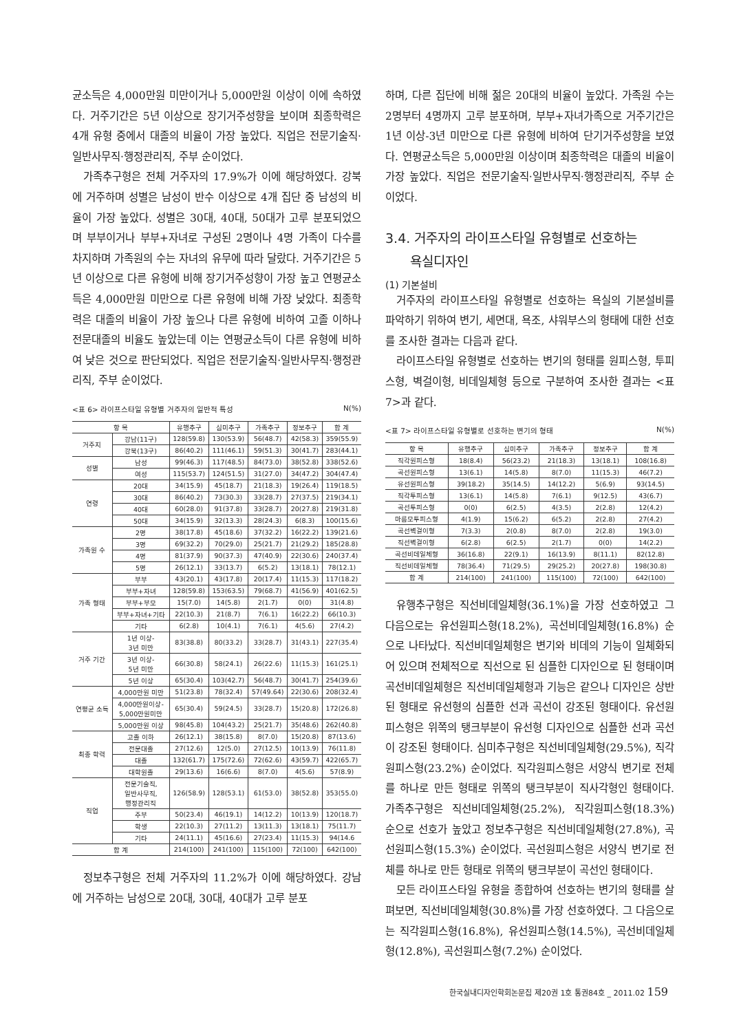균소득은 4,000만원 미만이거나 5,000만원 이상이 이에 속하였다. 거주기간은 5년 이상으로 장기거주성향을 보이며 최종학력은 4개 유형 중에서 대졸의 비율이 가장 높았다. 직업은 전문기술직·일반사무직·행정관리직, 주부 순이었다.
가족추구형은 전체 거주자의 17.9%가 이에 해당하였다. 강북에 거주하며 성별은 남성이 반수 이상으로 4개 집단 중 남성의 비율이 가장 높았다. 성별은 30대, 40대, 50대가 고루 분포되었으며 부부이거나 부부+자녀로 구성된 2명이나 4명 가족이 다수를 차지하며 가족원의 수는 자녀의 유무에 따라 달랐다. 거주기간은 5년 이상으로 다른 유형에 비해 장기거주성향이 가장 높고 연평균소득은 4,000만원 미만으로 다른 유형에 비해 가장 낮았다. 최종학력은 대졸의 비율이 가장 높으나 다른 유형에 비하여 고졸 이하나 전문대졸의 비율도 높았는데 이는 연평균소득이 다른 유형에 비하여 낮은 것으로 판단되었다. 직업은 전문기술직·일반사무직·행정관리직, 주부 순이었다.
<표 6> 라이프스타일 유형별 거주자의 일반적 특성 N(%)
| 항 목 | | 유행추구 | 심미추구 | 가족추구 | 정보추구 | 합 계 |
| --- | --- | --- | --- | --- | --- | --- |
| 거주지 | 강남(11구) | 128(59.8) | 130(53.9) | 56(48.7) | 42(58.3) | 359(55.9) |
| | 강북(13구) | 86(40.2) | 111(46.1) | 59(51.3) | 30(41.7) | 283(44.1) |
| 성별 | 남성 | 99(46.3) | 117(48.5) | 84(73.0) | 38(52.8) | 338(52.6) |
| | 여성 | 115(53.7) | 124(51.5) | 31(27.0) | 34(47.2) | 304(47.4) |
| 연령 | 20대 | 34(15.9) | 45(18.7) | 21(18.3) | 19(26.4) | 119(18.5) |
| | 30대 | 86(40.2) | 73(30.3) | 33(28.7) | 27(37.5) | 219(34.1) |
| | 40대 | 60(28.0) | 91(37.8) | 33(28.7) | 20(27.8) | 219(31.8) |
| | 50대 | 34(15.9) | 32(13.3) | 28(24.3) | 6(8.3) | 100(15.6) |
| 가족원 수 | 2명 | 38(17.8) | 45(18.6) | 37(32.2) | 16(22.2) | 139(21.6) |
| | 3명 | 69(32.2) | 70(29.0) | 25(21.7) | 21(29.2) | 185(28.8) |
| | 4명 | 81(37.9) | 90(37.3) | 47(40.9) | 22(30.6) | 240(37.4) |
| | 5명 | 26(12.1) | 33(13.7) | 6(5.2) | 13(18.1) | 78(12.1) |
| 가족 형태 | 부부 | 43(20.1) | 43(17.8) | 20(17.4) | 11(15.3) | 117(18.2) |
| | 부부+자녀 | 128(59.8) | 153(63.5) | 79(68.7) | 41(56.9) | 401(62.5) |
| | 부부+부모 | 15(7.0) | 14(5.8) | 2(1.7) | 0(0) | 31(4.8) |
| | 부부+자녀+기타 | 22(10.3) | 21(8.7) | 7(6.1) | 16(22.2) | 66(10.3) |
| | 기타 | 6(2.8) | 10(4.1) | 7(6.1) | 4(5.6) | 27(4.2) |
| 거주 기간 | 1년 이상- 3년 미만 | 83(38.8) | 80(33.2) | 33(28.7) | 31(43.1) | 227(35.4) |
| | 3년 이상- 5년 미만 | 66(30.8) | 58(24.1) | 26(22.6) | 11(15.3) | 161(25.1) |
| | 5년 이상 | 65(30.4) | 103(42.7) | 56(48.7) | 30(41.7) | 254(39.6) |
| 연평균 소득 | 4,000만원 미만 | 51(23.8) | 78(32.4) | 57(49.64) | 22(30.6) | 208(32.4) |
| | 4,000만원이상- 5,000만원미만 | 65(30.4) | 59(24.5) | 33(28.7) | 15(20.8) | 172(26.8) |
| | 5,000만원 이상 | 98(45.8) | 104(43.2) | 25(21.7) | 35(48.6) | 262(40.8) |
| 최종 학력 | 고졸 이하 | 26(12.1) | 38(15.8) | 8(7.0) | 15(20.8) | 87(13.6) |
| | 전문대졸 | 27(12.6) | 12(5.0) | 27(12.5) | 10(13.9) | 76(11.8) |
| | 대졸 | 132(61.7) | 175(72.6) | 72(62.6) | 43(59.7) | 422(65.7) |
| | 대학원졸 | 29(13.6) | 16(6.6) | 8(7.0) | 4(5.6) | 57(8.9) |
| 직업 | 전문기술직, 일반사무직, 행정관리직 | 126(58.9) | 128(53.1) | 61(53.0) | 38(52.8) | 353(55.0) |
| | 주부 | 50(23.4) | 46(19.1) | 14(12.2) | 10(13.9) | 120(18.7) |
| | 학생 | 22(10.3) | 27(11.2) | 13(11.3) | 13(18.1) | 75(11.7) |
| | 기타 | 24(11.1) | 45(16.6) | 27(23.4) | 11(15.3) | 94(14.6 |
| 합 계 | | 214(100) | 241(100) | 115(100) | 72(100) | 642(100) |
정보추구형은 전체 거주자의 11.2%가 이에 해당하였다. 강남에 거주하는 남성으로 20대, 30대, 40대가 고루 분포
하며, 다른 집단에 비해 젊은 20대의 비율이 높았다. 가족원 수는 2명부터 4명까지 고루 분포하며, 부부+자녀가족으로 거주기간은 1년 이상-3년 미만으로 다른 유형에 비하여 단기거주성향을 보였다. 연평균소득은 5,000만원 이상이며 최종학력은 대졸의 비율이 가장 높았다. 직업은 전문기술직·일반사무직·행정관리직, 주부 순이었다.
3.4. 거주자의 라이프스타일 유형별로 선호하는
욕실디자인
(1) 기본설비
거주자의 라이프스타일 유형별로 선호하는 욕실의 기본설비를 파악하기 위하여 변기, 세면대, 욕조, 샤워부스의 형태에 대한 선호를 조사한 결과는 다음과 같다.
라이프스타일 유형별로 선호하는 변기의 형태를 원피스형, 투피스형, 벽걸이형, 비데일체형 등으로 구분하여 조사한 결과는 <표 7>과 같다.
<표 7> 라이프스타일 유형별로 선호하는 변기의 형태 N(%)
| 항 목 | 유행추구 | 심미추구 | 가족추구 | 정보추구 | 합 계 |
| --- | --- | --- | --- | --- | --- |
| 직각원피스형 | 18(8.4) | 56(23.2) | 21(18.3) | 13(18.1) | 108(16.8) |
| 곡선원피스형 | 13(6.1) | 14(5.8) | 8(7.0) | 11(15.3) | 46(7.2) |
| 유선원피스형 | 39(18.2) | 35(14.5) | 14(12.2) | 5(6.9) | 93(14.5) |
| 직각투피스형 | 13(6.1) | 14(5.8) | 7(6.1) | 9(12.5) | 43(6.7) |
| 곡선투피스형 | 0(0) | 6(2.5) | 4(3.5) | 2(2.8) | 12(4.2) |
| 마름모투피스형 | 4(1.9) | 15(6.2) | 6(5.2) | 2(2.8) | 27(4.2) |
| 곡선벽걸이형 | 7(3.3) | 2(0.8) | 8(7.0) | 2(2.8) | 19(3.0) |
| 직선벽걸이형 | 6(2.8) | 6(2.5) | 2(1.7) | 0(0) | 14(2.2) |
| 곡선비데일체형 | 36(16.8) | 22(9.1) | 16(13.9) | 8(11.1) | 82(12.8) |
| 직선비데일체형 | 78(36.4) | 71(29.5) | 29(25.2) | 20(27.8) | 198(30.8) |
| 합 계 | 214(100) | 241(100) | 115(100) | 72(100) | 642(100) |
유행추구형은 직선비데일체형(36.1%)을 가장 선호하였고 그 다음으로는 유선원피스형(18.2%), 곡선비데일체형(16.8%) 순으로 나타났다. 직선비데일체형은 변기와 비데의 기능이 일체화되어 있으며 전체적으로 직선으로 된 심플한 디자인으로 된 형태이며 곡선비데일체형은 직선비데일체형과 기능은 같으나 디자인은 상반된 형태로 유선형의 심플한 선과 곡선이 강조된 형태이다. 유선원피스형은 위쪽의 탱크부분이 유선형 디자인으로 심플한 선과 곡선이 강조된 형태이다. 심미추구형은 직선비데일체형(29.5%), 직각원피스형(23.2%) 순이었다. 직각원피스형은 서양식 변기로 전체를 하나로 만든 형태로 위쪽의 탱크부분이 직사각형인 형태이다. 가족추구형은 직선비데일체형(25.2%), 직각원피스형(18.3%) 순으로 선호가 높았고 정보추구형은 직선비데일체형(27.8%), 곡선원피스형(15.3%) 순이었다. 곡선원피스형은 서양식 변기로 전체를 하나로 만든 형태로 위쪽의 탱크부분이 곡선인 형태이다.
모든 라이프스타일 유형을 종합하여 선호하는 변기의 형태를 살펴보면, 직선비데일체형(30.8%)를 가장 선호하였다. 그 다음으로는 직각원피스형(16.8%), 유선원피스형(14.5%), 곡선비데일체형(12.8%), 곡선원피스형(7.2%) 순이었다.
한국실내디자인학회논문집 제20권 1호 통권84호 _ 2011.02 159